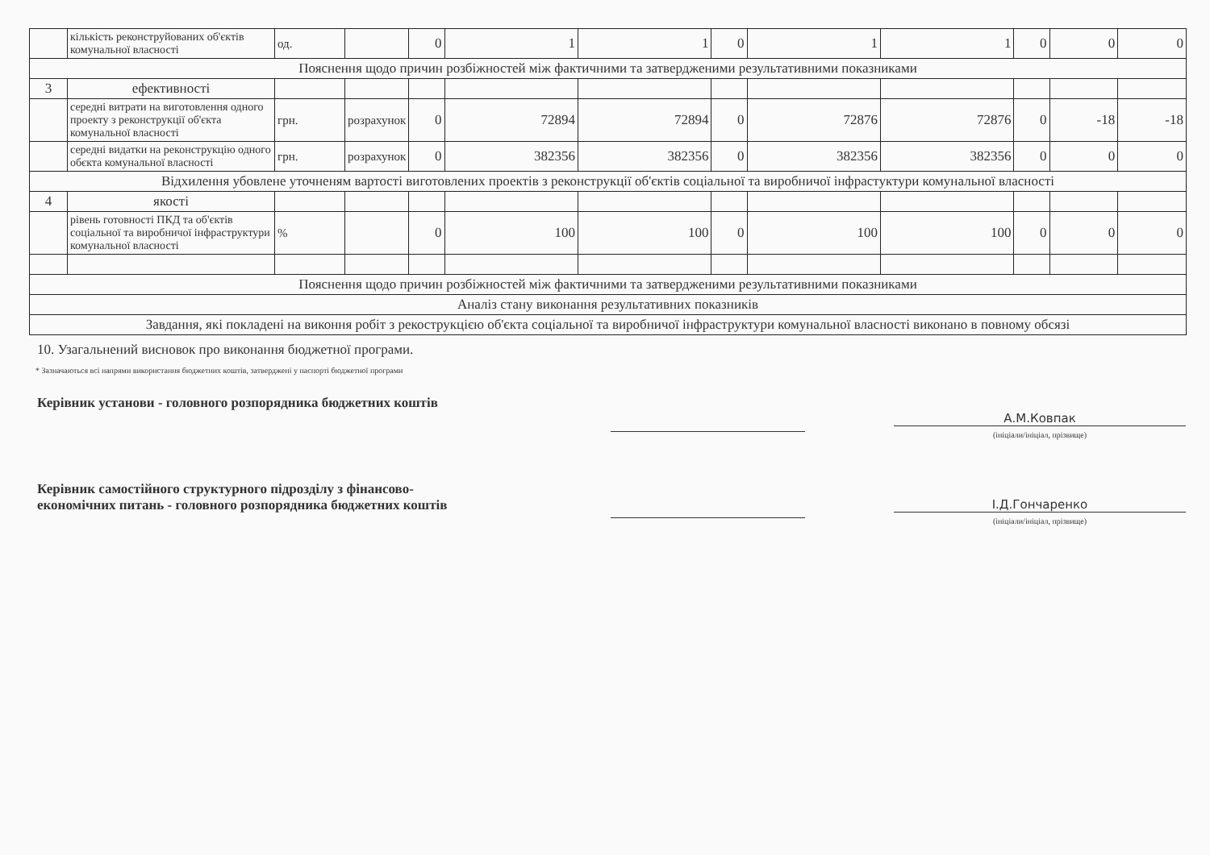| | кількість реконструйованих об'єктів комунальної власності | од. | | 0 | 1 | 1 | 0 | 1 | 1 | 0 | 0 | 0 |
| Пояснення щодо причин розбіжностей між фактичними та затвердженими результативними показниками | | | | | | | | | | | | |
| 3 | ефективності | | | | | | | | | | | |
| | середні витрати на виготовлення одного проекту з реконструкції об'єкта комунальної власності | грн. | розрахунок | 0 | 72894 | 72894 | 0 | 72876 | 72876 | 0 | -18 | -18 |
| | середні видатки на реконструкцію одного обєкта комунальної власності | грн. | розрахунок | 0 | 382356 | 382356 | 0 | 382356 | 382356 | 0 | 0 | 0 |
| Відхилення убовлене уточненям вартості виготовлених проектів з реконструкції об'єктів соціальної та виробничої інфрастуктури комунальної власності | | | | | | | | | | | | |
| 4 | якості | | | | | | | | | | | |
| | рівень готовності ПКД та об'єктів соціальної та виробничої інфраструктури комунальної власності | % | | 0 | 100 | 100 | 0 | 100 | 100 | 0 | 0 | 0 |
| Пояснення щодо причин розбіжностей між фактичними та затвердженими результативними показниками | | | | | | | | | | | | |
| Аналіз стану виконання результативних показників | | | | | | | | | | | | |
| Завдання, які покладені на виконня робіт з рекострукцією об'єкта соціальної та виробничої інфраструктури комунальної власності виконано в повному обсязі | | | | | | | | | | | | |
10. Узагальнений висновок про виконання бюджетної програми.
* Зазначаються всі напрями використання бюджетних коштів, затверджені у паспорті бюджетної програми
Керівник установи - головного розпорядника бюджетних коштів
А.М.Ковпак
(ініціали/ініціал, прізвище)
Керівник самостійного структурного підрозділу з фінансово-економічних питань - головного розпорядника бюджетних коштів
І.Д.Гончаренко
(ініціали/ініціал, прізвище)